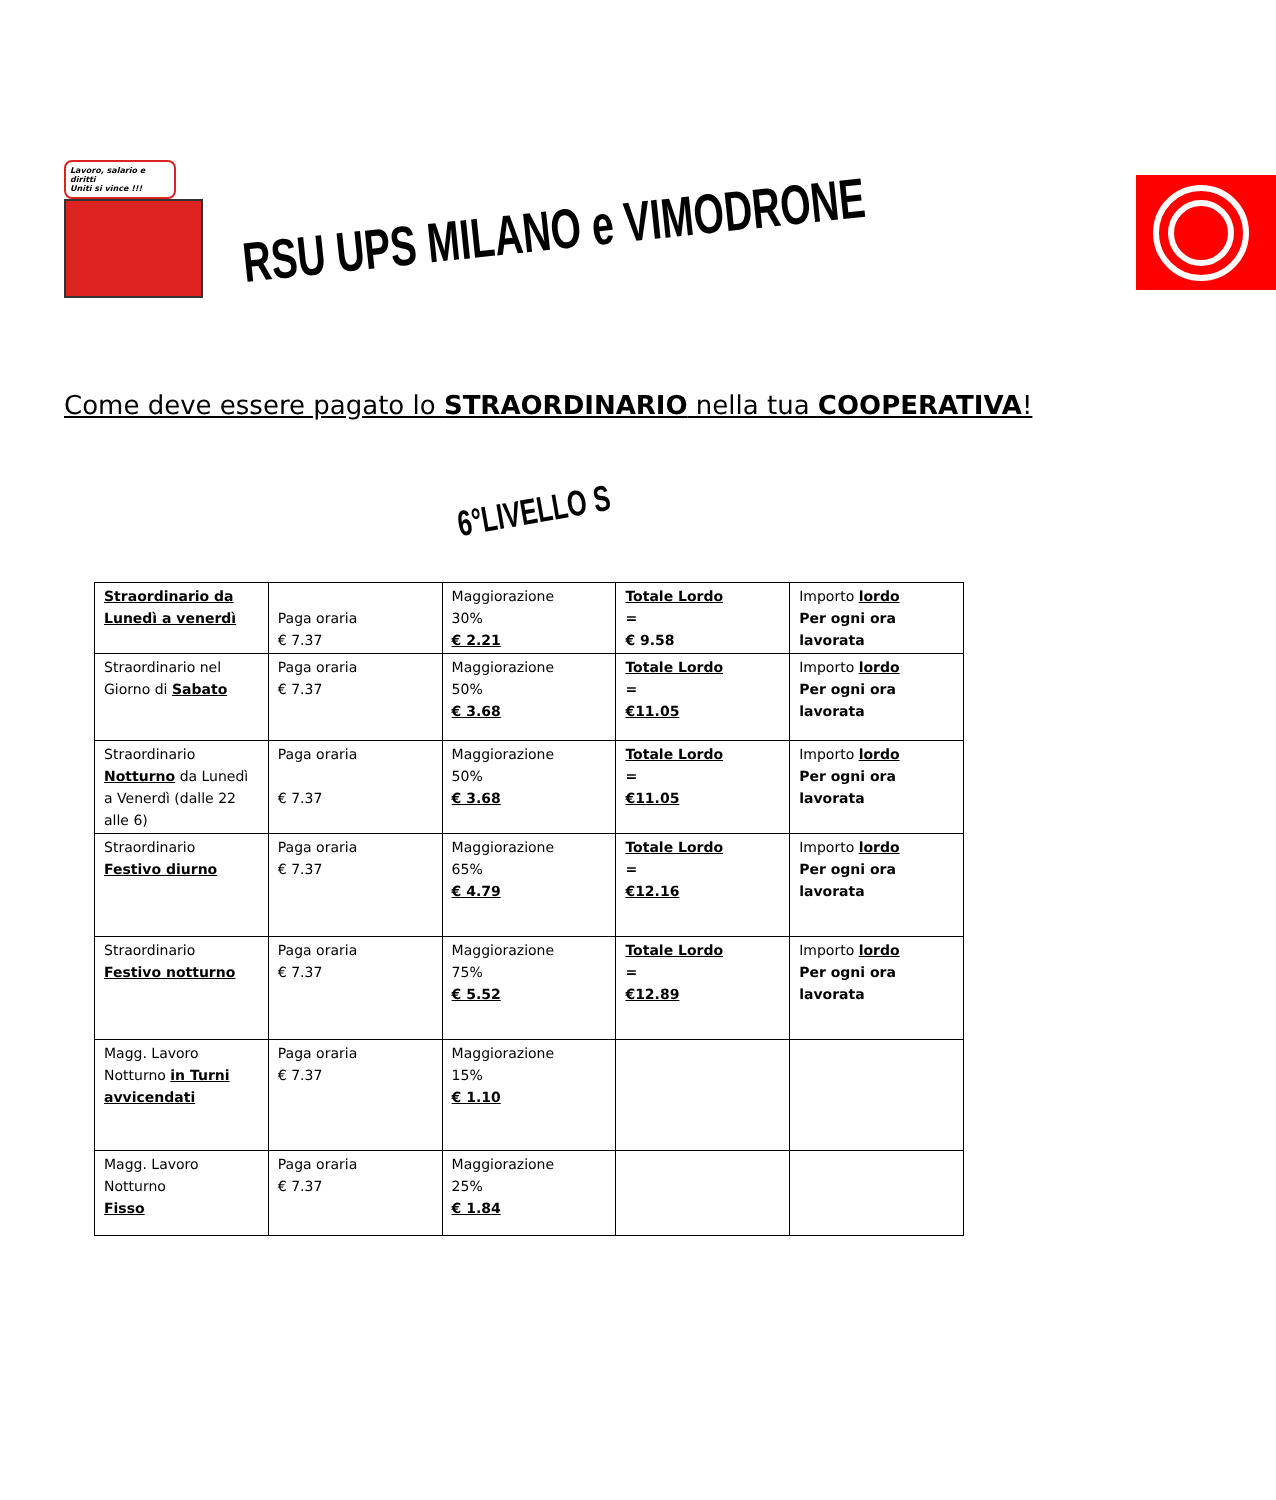Lavoro, salario e diritti
Uniti si vince !!!
RSU UPS MILANO e VIMODRONE
Come deve essere pagato lo STRAORDINARIO nella tua COOPERATIVA!
6°LIVELLO S
| Straordinario da Lunedì a venerdì | Paga oraria € 7.37 | Maggiorazione 30% € 2.21 | Totale Lordo = € 9.58 | Importo lordo Per ogni ora lavorata |
| Straordinario nel Giorno di Sabato | Paga oraria € 7.37 | Maggiorazione 50% € 3.68 | Totale Lordo = €11.05 | Importo lordo Per ogni ora lavorata |
| Straordinario Notturno da Lunedì a Venerdì (dalle 22 alle 6) | Paga oraria € 7.37 | Maggiorazione 50% € 3.68 | Totale Lordo = €11.05 | Importo lordo Per ogni ora lavorata |
| Straordinario Festivo diurno | Paga oraria € 7.37 | Maggiorazione 65% € 4.79 | Totale Lordo = €12.16 | Importo lordo Per ogni ora lavorata |
| Straordinario Festivo notturno | Paga oraria € 7.37 | Maggiorazione 75% € 5.52 | Totale Lordo = €12.89 | Importo lordo Per ogni ora lavorata |
| Magg. Lavoro Notturno in Turni avvicendati | Paga oraria € 7.37 | Maggiorazione 15% € 1.10 | | |
| Magg. Lavoro Notturno Fisso | Paga oraria € 7.37 | Maggiorazione 25% € 1.84 | | |